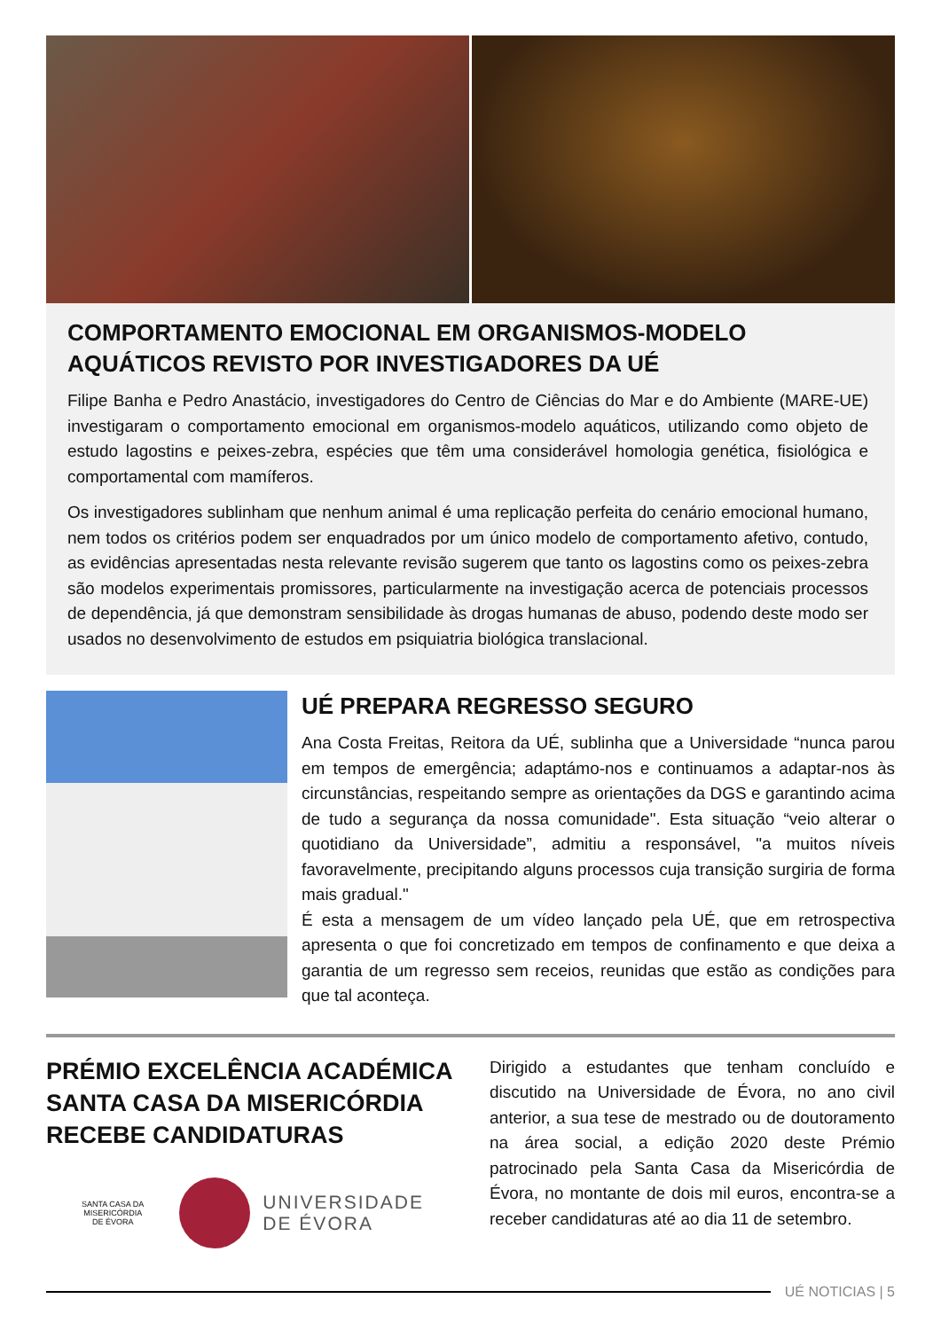COMPORTAMENTO EMOCIONAL EM ORGANISMOS-MODELO AQUÁTICOS REVISTO POR INVESTIGADORES DA UÉ
Filipe Banha e Pedro Anastácio, investigadores do Centro de Ciências do Mar e do Ambiente (MARE-UE) investigaram o comportamento emocional em organismos-modelo aquáticos, utilizando como objeto de estudo lagostins e peixes-zebra, espécies que têm uma considerável homologia genética, fisiológica e comportamental com mamíferos.
Os investigadores sublinham que nenhum animal é uma replicação perfeita do cenário emocional humano, nem todos os critérios podem ser enquadrados por um único modelo de comportamento afetivo, contudo, as evidências apresentadas nesta relevante revisão sugerem que tanto os lagostins como os peixes-zebra são modelos experimentais promissores, particularmente na investigação acerca de potenciais processos de dependência, já que demonstram sensibilidade às drogas humanas de abuso, podendo deste modo ser usados no desenvolvimento de estudos em psiquiatria biológica translacional.
UÉ PREPARA REGRESSO SEGURO
Ana Costa Freitas, Reitora da UÉ, sublinha que a Universidade “nunca parou em tempos de emergência; adaptámo-nos e continuamos a adaptar-nos às circunstâncias, respeitando sempre as orientações da DGS e garantindo acima de tudo a segurança da nossa comunidade". Esta situação “veio alterar o quotidiano da Universidade”, admitiu a responsável, "a muitos níveis favoravelmente, precipitando alguns processos cuja transição surgiria de forma mais gradual."
É esta a mensagem de um vídeo lançado pela UÉ, que em retrospectiva apresenta o que foi concretizado em tempos de confinamento e que deixa a garantia de um regresso sem receios, reunidas que estão as condições para que tal aconteça.
PRÉMIO EXCELÊNCIA ACADÉMICA SANTA CASA DA MISERICÓRDIA RECEBE CANDIDATURAS
SANTA CASA DA
MISERICÓRDIA
DE ÉVORA
UNIVERSIDADE
DE ÉVORA
Dirigido a estudantes que tenham concluído e discutido na Universidade de Évora, no ano civil anterior, a sua tese de mestrado ou de doutoramento na área social, a edição 2020 deste Prémio patrocinado pela Santa Casa da Misericórdia de Évora, no montante de dois mil euros, encontra-se a receber candidaturas até ao dia 11 de setembro.
UÉ NOTICIAS | 5